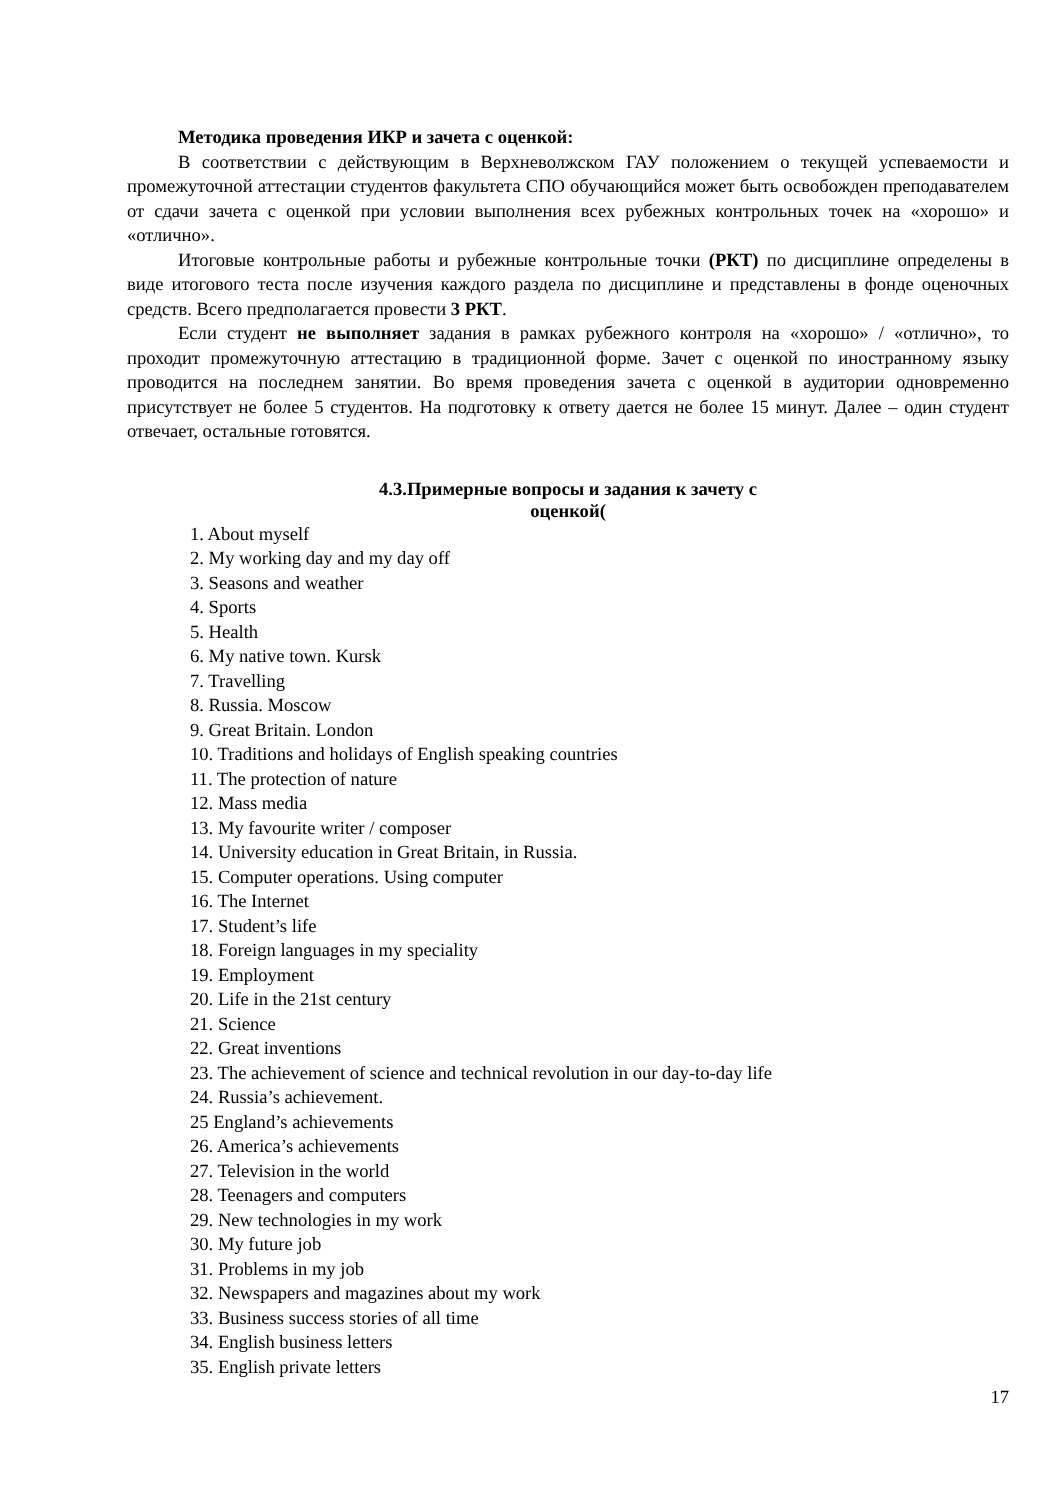Методика проведения ИКР и зачета с оценкой:
В соответствии с действующим в Верхневолжском ГАУ положением о текущей успеваемости и промежуточной аттестации студентов факультета СПО обучающийся может быть освобожден преподавателем от сдачи зачета с оценкой при условии выполнения всех рубежных контрольных точек на «хорошо» и «отлично».
Итоговые контрольные работы и рубежные контрольные точки (РКТ) по дисциплине определены в виде итогового теста после изучения каждого раздела по дисциплине и представлены в фонде оценочных средств. Всего предполагается провести 3 РКТ.
Если студент не выполняет задания в рамках рубежного контроля на «хорошо» / «отлично», то проходит промежуточную аттестацию в традиционной форме. Зачет с оценкой по иностранному языку проводится на последнем занятии. Во время проведения зачета с оценкой в аудитории одновременно присутствует не более 5 студентов. На подготовку к ответу дается не более 15 минут. Далее – один студент отвечает, остальные готовятся.
4.3.Примерные вопросы и задания к зачету с
оценкой(
1. About myself
2. My working day and my day off
3. Seasons and weather
4. Sports
5. Health
6. My native town. Kursk
7. Travelling
8. Russia. Moscow
9. Great Britain. London
10. Traditions and holidays of English speaking countries
11. The protection of nature
12. Mass media
13. My favourite writer / composer
14. University education in Great Britain, in Russia.
15. Computer operations. Using computer
16. The Internet
17. Student’s life
18. Foreign languages in my speciality
19. Employment
20. Life in the 21st century
21. Science
22. Great inventions
23. The achievement of science and technical revolution in our day-to-day life
24. Russia’s achievement.
25 England’s achievements
26. America’s achievements
27. Television in the world
28. Teenagers and computers
29. New technologies in my work
30. My future job
31. Problems in my job
32. Newspapers and magazines about my work
33. Business success stories of all time
34. English business letters
35. English private letters
17